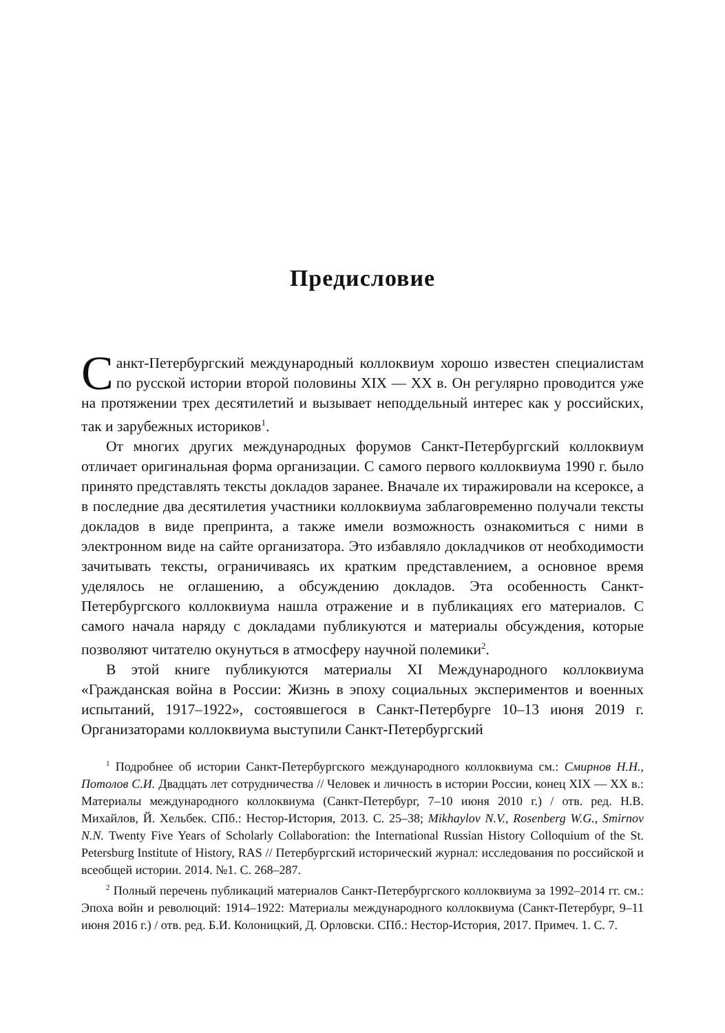Предисловие
Санкт-Петербургский международный коллоквиум хорошо известен специалистам по русской истории второй половины XIX — XX в. Он регулярно проводится уже на протяжении трех десятилетий и вызывает неподдельный интерес как у российских, так и зарубежных историков<sup>1</sup>.
От многих других международных форумов Санкт-Петербургский коллоквиум отличает оригинальная форма организации. С самого первого коллоквиума 1990 г. было принято представлять тексты докладов заранее. Вначале их тиражировали на ксероксе, а в последние два десятилетия участники коллоквиума заблаговременно получали тексты докладов в виде препринта, а также имели возможность ознакомиться с ними в электронном виде на сайте организатора. Это избавляло докладчиков от необходимости зачитывать тексты, ограничиваясь их кратким представлением, а основное время уделялось не оглашению, а обсуждению докладов. Эта особенность Санкт-Петербургского коллоквиума нашла отражение и в публикациях его материалов. С самого начала наряду с докладами публикуются и материалы обсуждения, которые позволяют читателю окунуться в атмосферу научной полемики<sup>2</sup>.
В этой книге публикуются материалы XI Международного коллоквиума «Гражданская война в России: Жизнь в эпоху социальных экспериментов и военных испытаний, 1917–1922», состоявшегося в Санкт-Петербурге 10–13 июня 2019 г. Организаторами коллоквиума выступили Санкт-Петербургский
<sup>1</sup> Подробнее об истории Санкт-Петербургского международного коллоквиума см.: Смирнов Н.Н., Потолов С.И. Двадцать лет сотрудничества // Человек и личность в истории России, конец XIX — XX в.: Материалы международного коллоквиума (Санкт-Петербург, 7–10 июня 2010 г.) / отв. ред. Н.В. Михайлов, Й. Хельбек. СПб.: Нестор-История, 2013. С. 25–38; Mikhaylov N.V., Rosenberg W.G., Smirnov N.N. Twenty Five Years of Scholarly Collaboration: the International Russian History Colloquium of the St. Petersburg Institute of History, RAS // Петербургский исторический журнал: исследования по российской и всеобщей истории. 2014. №1. С. 268–287.
<sup>2</sup> Полный перечень публикаций материалов Санкт-Петербургского коллоквиума за 1992–2014 гг. см.: Эпоха войн и революций: 1914–1922: Материалы международного коллоквиума (Санкт-Петербург, 9–11 июня 2016 г.) / отв. ред. Б.И. Колоницкий, Д. Орловски. СПб.: Нестор-История, 2017. Примеч. 1. С. 7.